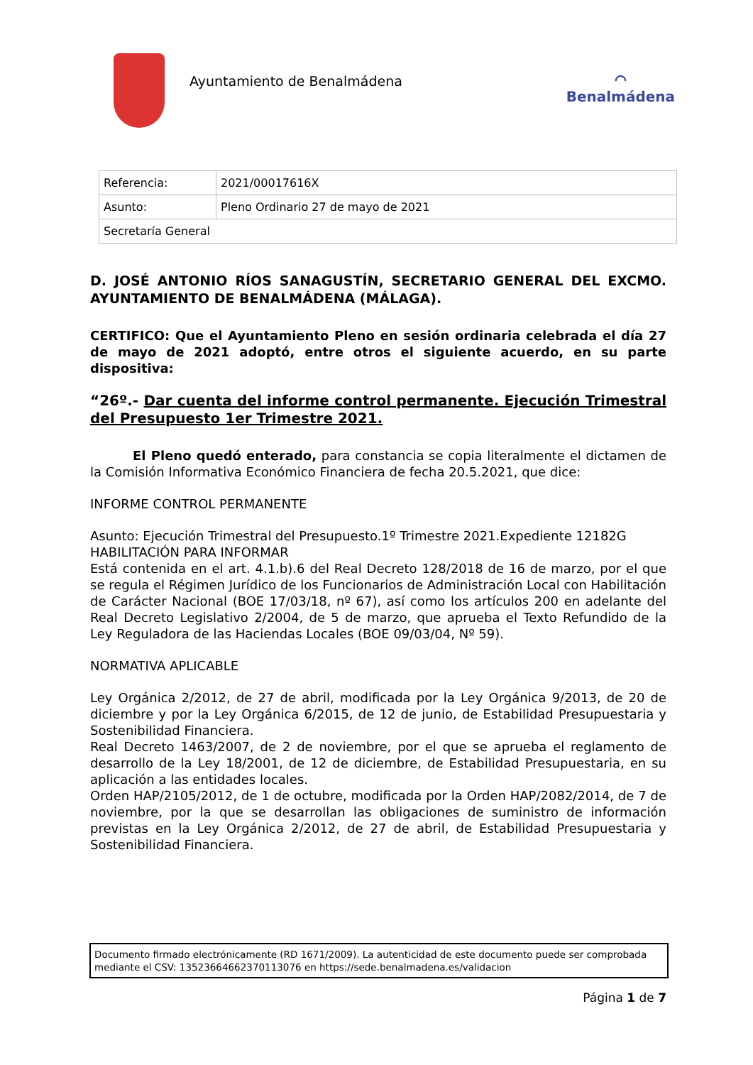Ayuntamiento de Benalmádena
⌒
Benalmádena
| Referencia: | 2021/00017616X |
| Asunto: | Pleno Ordinario 27 de mayo de 2021 |
| Secretaría General | |
D. JOSÉ ANTONIO RÍOS SANAGUSTÍN, SECRETARIO GENERAL DEL EXCMO. AYUNTAMIENTO DE BENALMÁDENA (MÁLAGA).
CERTIFICO: Que el Ayuntamiento Pleno en sesión ordinaria celebrada el día 27 de mayo de 2021 adoptó, entre otros el siguiente acuerdo, en su parte dispositiva:
“26º.- Dar cuenta del informe control permanente. Ejecución Trimestral del Presupuesto 1er Trimestre 2021.
El Pleno quedó enterado, para constancia se copia literalmente el dictamen de la Comisión Informativa Económico Financiera de fecha 20.5.2021, que dice:
INFORME CONTROL PERMANENTE
Asunto: Ejecución Trimestral del Presupuesto.1º Trimestre 2021.Expediente 12182G
HABILITACIÓN PARA INFORMAR
Está contenida en el art. 4.1.b).6 del Real Decreto 128/2018 de 16 de marzo, por el que se regula el Régimen Jurídico de los Funcionarios de Administración Local con Habilitación de Carácter Nacional (BOE 17/03/18, nº 67), así como los artículos 200 en adelante del Real Decreto Legislativo 2/2004, de 5 de marzo, que aprueba el Texto Refundido de la Ley Reguladora de las Haciendas Locales (BOE 09/03/04, Nº 59).
NORMATIVA APLICABLE
Ley Orgánica 2/2012, de 27 de abril, modificada por la Ley Orgánica 9/2013, de 20 de diciembre y por la Ley Orgánica 6/2015, de 12 de junio, de Estabilidad Presupuestaria y Sostenibilidad Financiera.
Real Decreto 1463/2007, de 2 de noviembre, por el que se aprueba el reglamento de desarrollo de la Ley 18/2001, de 12 de diciembre, de Estabilidad Presupuestaria, en su aplicación a las entidades locales.
Orden HAP/2105/2012, de 1 de octubre, modificada por la Orden HAP/2082/2014, de 7 de noviembre, por la que se desarrollan las obligaciones de suministro de información previstas en la Ley Orgánica 2/2012, de 27 de abril, de Estabilidad Presupuestaria y Sostenibilidad Financiera.
Documento firmado electrónicamente (RD 1671/2009). La autenticidad de este documento puede ser comprobada mediante el CSV: 13523664662370113076 en https://sede.benalmadena.es/validacion
Página 1 de 7